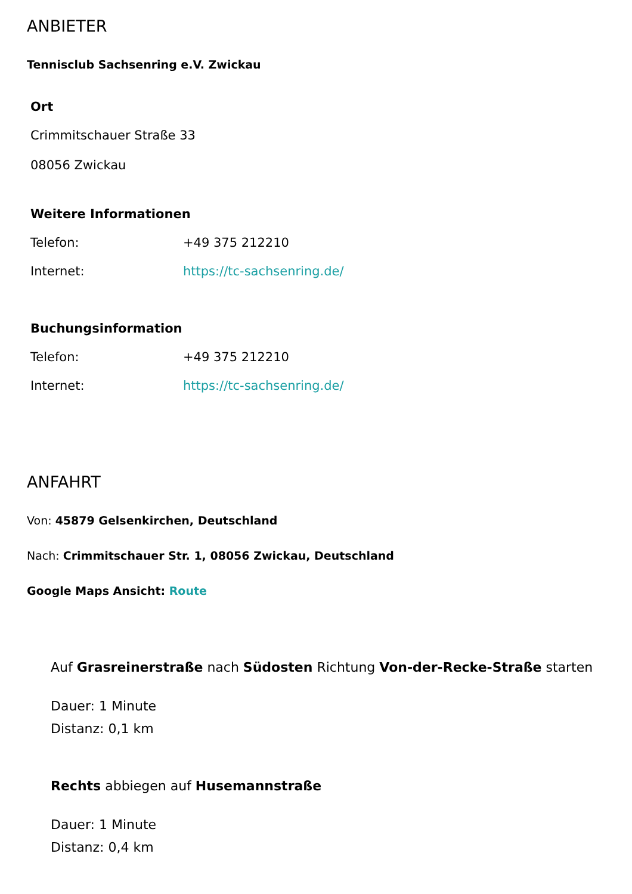ANBIETER
Tennisclub Sachsenring e.V. Zwickau
Ort
Crimmitschauer Straße 33
08056 Zwickau
Weitere Informationen
| Telefon: | +49 375 212210 |
| Internet: | https://tc-sachsenring.de/ |
Buchungsinformation
| Telefon: | +49 375 212210 |
| Internet: | https://tc-sachsenring.de/ |
ANFAHRT
Von: 45879 Gelsenkirchen, Deutschland
Nach: Crimmitschauer Str. 1, 08056 Zwickau, Deutschland
Google Maps Ansicht: Route
Auf Grasreinerstraße nach Südosten Richtung Von-der-Recke-Straße starten
Dauer: 1 Minute
Distanz: 0,1 km
Rechts abbiegen auf Husemannstraße
Dauer: 1 Minute
Distanz: 0,4 km